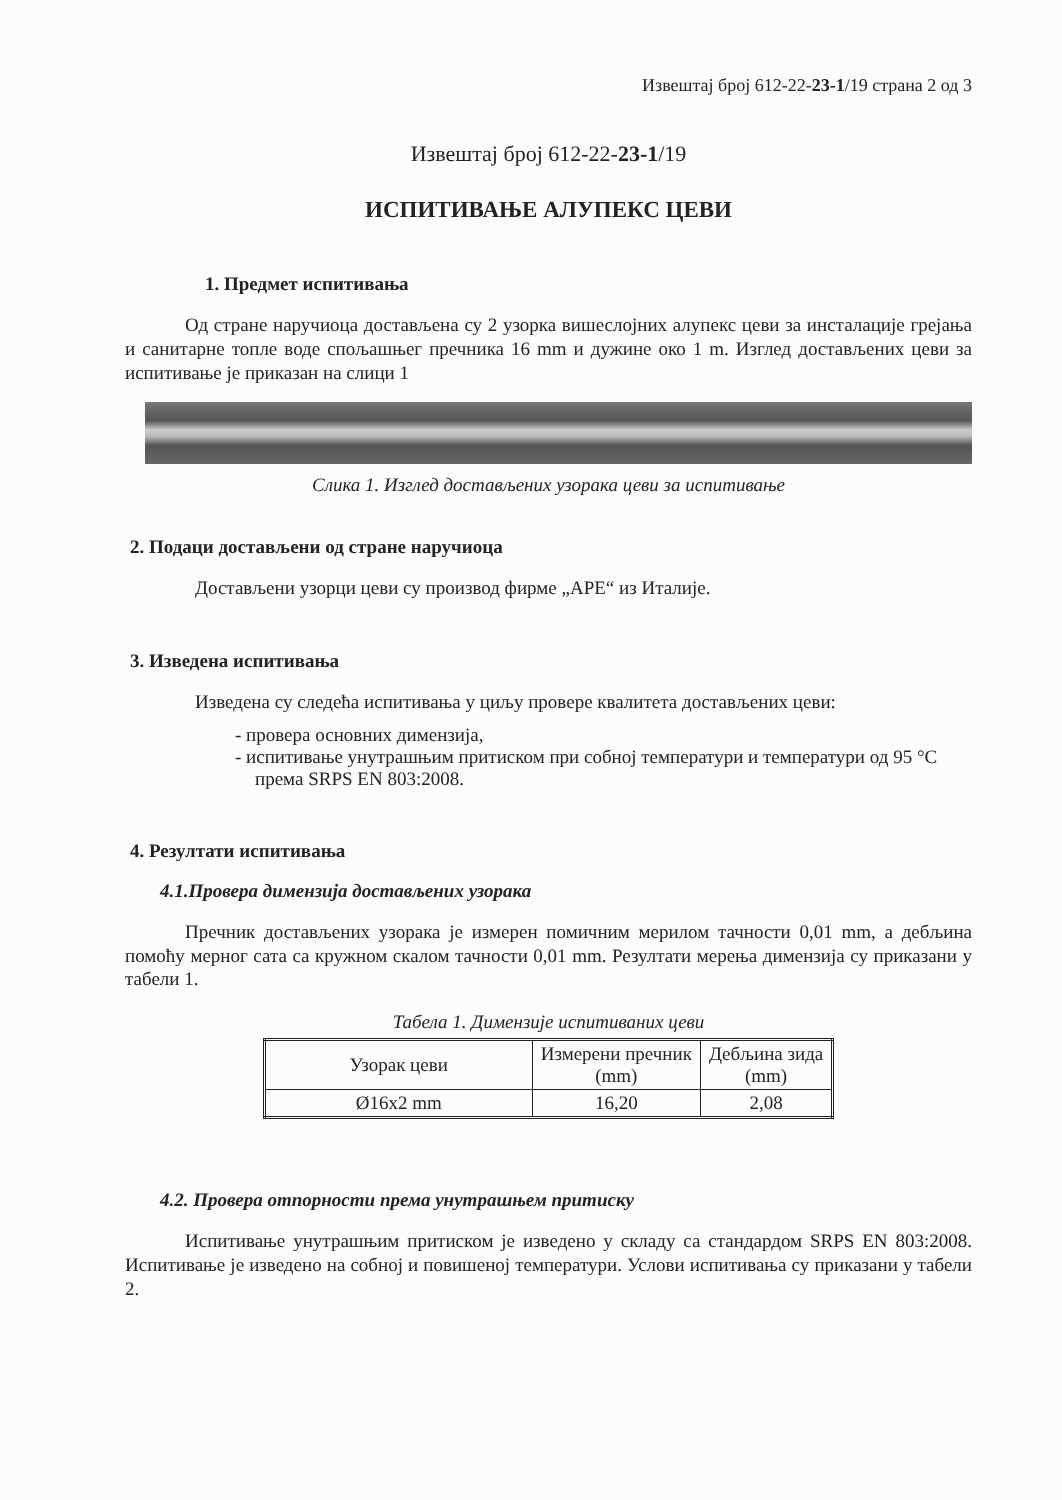Извештај број 612-22-23-1/19 страна 2 од 3
Извештај број 612-22-23-1/19
ИСПИТИВАЊЕ АЛУПЕКС ЦЕВИ
1. Предмет испитивања
Од стране наручиоца достављена су 2 узорка вишеслојних алупекс цеви за инсталације грејања и санитарне топле воде спољашњег пречника 16 mm и дужине око 1 m. Изглед достављених цеви за испитивање је приказан на слици 1
Слика 1. Изглед достављених узорака цеви за испитивање
2. Подаци достављени од стране наручиоца
Достављени узорци цеви су производ фирме „APE“ из Италије.
3. Изведена испитивања
Изведена су следећа испитивања у циљу провере квалитета достављених цеви:
- провера основних димензија,
- испитивање унутрашњим притиском при собној температури и температури од 95 °C према SRPS EN 803:2008.
4. Резултати испитивања
4.1.Провера димензија достављених узорака
Пречник достављених узорака је измерен помичним мерилом тачности 0,01 mm, а дебљина помоћу мерног сата са кружном скалом тачности 0,01 mm. Резултати мерења димензија су приказани у табели 1.
Табела 1. Димензије испитиваних цеви
| Узорак цеви | Измерени пречник (mm) | Дебљина зида (mm) |
| --- | --- | --- |
| Ø16x2 mm | 16,20 | 2,08 |
4.2. Провера отпорности према унутрашњем притиску
Испитивање унутрашњим притиском је изведено у складу са стандардом SRPS EN 803:2008. Испитивање је изведено на собној и повишеној температури. Услови испитивања су приказани у табели 2.